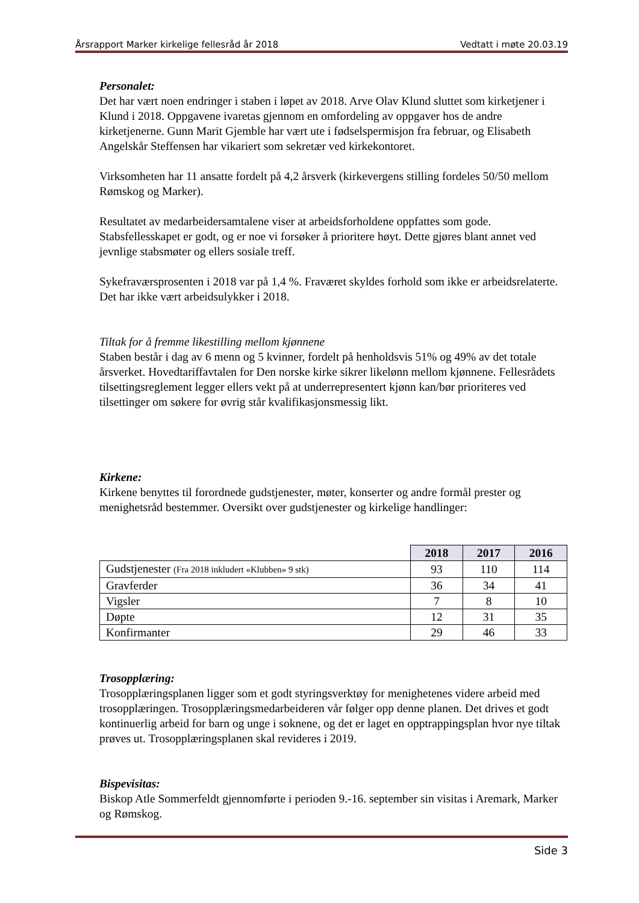Årsrapport Marker kirkelige fellesråd år 2018 Vedtatt i møte 20.03.19
Personalet:
Det har vært noen endringer i staben i løpet av 2018. Arve Olav Klund sluttet som kirketjener i Klund i 2018. Oppgavene ivaretas gjennom en omfordeling av oppgaver hos de andre kirketjenerne. Gunn Marit Gjemble har vært ute i fødselspermisjon fra februar, og Elisabeth Angelskår Steffensen har vikariert som sekretær ved kirkekontoret.
Virksomheten har 11 ansatte fordelt på 4,2 årsverk (kirkevergens stilling fordeles 50/50 mellom Rømskog og Marker).
Resultatet av medarbeidersamtalene viser at arbeidsforholdene oppfattes som gode. Stabsfellesskapet er godt, og er noe vi forsøker å prioritere høyt. Dette gjøres blant annet ved jevnlige stabsmøter og ellers sosiale treff.
Sykefraværsprosenten i 2018 var på 1,4 %. Fraværet skyldes forhold som ikke er arbeidsrelaterte. Det har ikke vært arbeidsulykker i 2018.
Tiltak for å fremme likestilling mellom kjønnene
Staben består i dag av 6 menn og 5 kvinner, fordelt på henholdsvis 51% og 49% av det totale årsverket. Hovedtariffavtalen for Den norske kirke sikrer likelønn mellom kjønnene. Fellesrådets tilsettingsreglement legger ellers vekt på at underrepresentert kjønn kan/bør prioriteres ved tilsettinger om søkere for øvrig står kvalifikasjonsmessig likt.
Kirkene:
Kirkene benyttes til forordnede gudstjenester, møter, konserter og andre formål prester og menighetsråd bestemmer. Oversikt over gudstjenester og kirkelige handlinger:
| | 2018 | 2017 | 2016 |
| Gudstjenester (Fra 2018 inkludert «Klubben» 9 stk) | 93 | 110 | 114 |
| Gravferder | 36 | 34 | 41 |
| Vigsler | 7 | 8 | 10 |
| Døpte | 12 | 31 | 35 |
| Konfirmanter | 29 | 46 | 33 |
Trosopplæring:
Trosopplæringsplanen ligger som et godt styringsverktøy for menighetenes videre arbeid med trosopplæringen. Trosopplæringsmedarbeideren vår følger opp denne planen. Det drives et godt kontinuerlig arbeid for barn og unge i soknene, og det er laget en opptrappingsplan hvor nye tiltak prøves ut. Trosopplæringsplanen skal revideres i 2019.
Bispevisitas:
Biskop Atle Sommerfeldt gjennomførte i perioden 9.-16. september sin visitas i Aremark, Marker og Rømskog.
Side 3